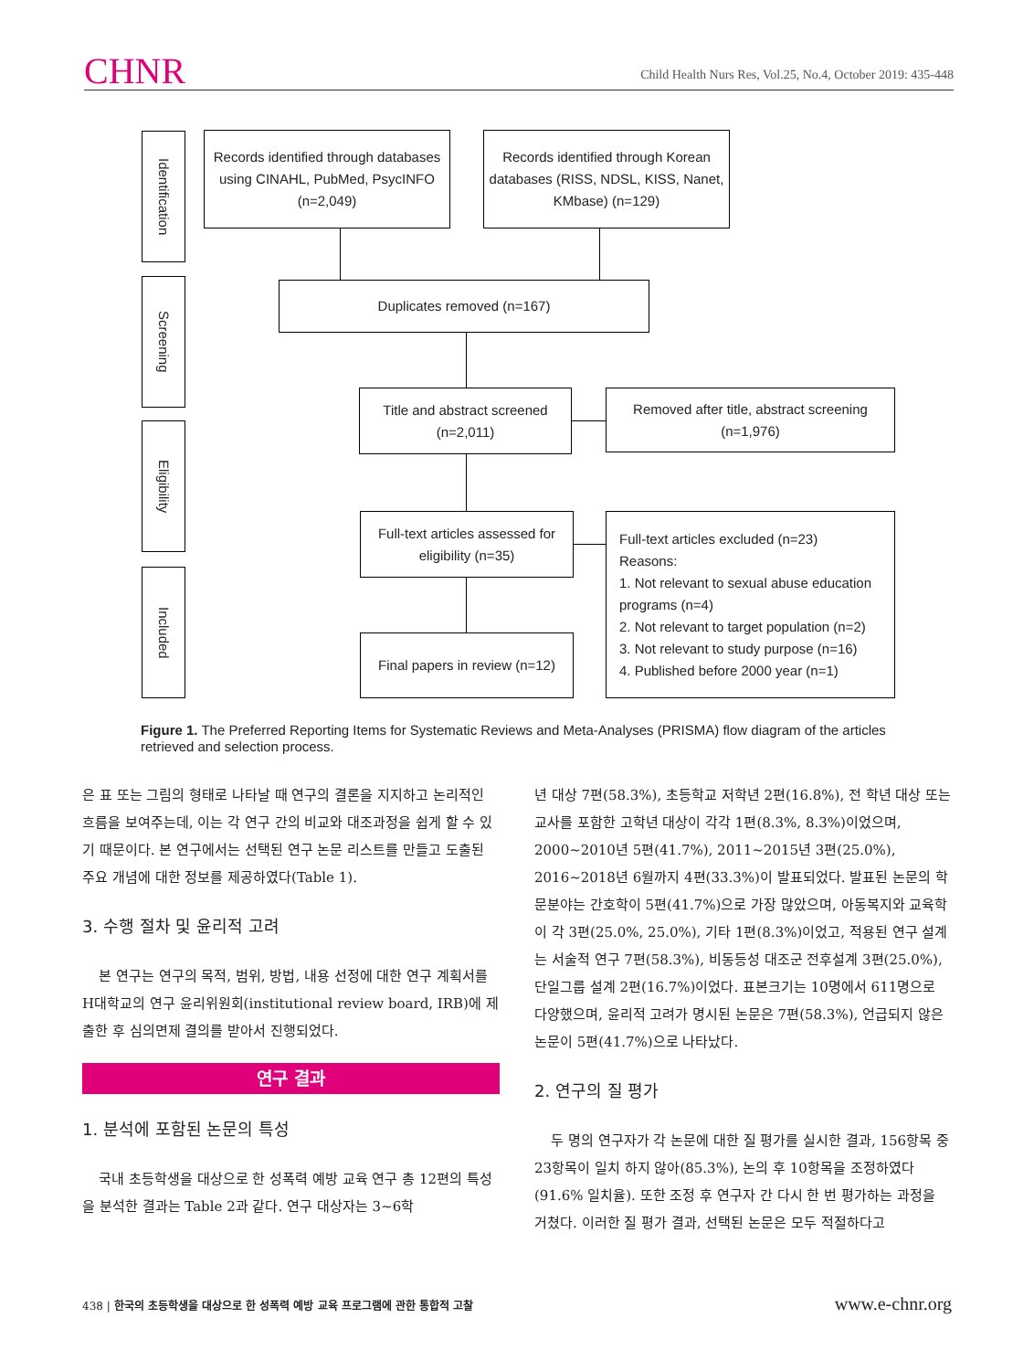CHNR Child Health Nurs Res, Vol.25, No.4, October 2019: 435-448
Identification
Screening
Eligibility
Included
Records identified through databases using CINAHL, PubMed, PsycINFO (n=2,049)
Records identified through Korean databases (RISS, NDSL, KISS, Nanet, KMbase) (n=129)
Duplicates removed (n=167)
Title and abstract screened
(n=2,011)
Removed after title, abstract screening
(n=1,976)
Full-text articles assessed for eligibility (n=35)
Full-text articles excluded (n=23)
Reasons:
1. Not relevant to sexual abuse education programs (n=4)
2. Not relevant to target population (n=2)
3. Not relevant to study purpose (n=16)
4. Published before 2000 year (n=1)
Final papers in review (n=12)
Figure 1. The Preferred Reporting Items for Systematic Reviews and Meta-Analyses (PRISMA) flow diagram of the articles retrieved and selection process.
은 표 또는 그림의 형태로 나타날 때 연구의 결론을 지지하고 논리적인 흐름을 보여주는데, 이는 각 연구 간의 비교와 대조과정을 쉽게 할 수 있기 때문이다. 본 연구에서는 선택된 연구 논문 리스트를 만들고 도출된 주요 개념에 대한 정보를 제공하였다(Table 1).
3. 수행 절차 및 윤리적 고려
본 연구는 연구의 목적, 범위, 방법, 내용 선정에 대한 연구 계획서를 H대학교의 연구 윤리위원회(institutional review board, IRB)에 제출한 후 심의면제 결의를 받아서 진행되었다.
연구 결과
1. 분석에 포함된 논문의 특성
국내 초등학생을 대상으로 한 성폭력 예방 교육 연구 총 12편의 특성을 분석한 결과는 Table 2과 같다. 연구 대상자는 3~6학
년 대상 7편(58.3%), 초등학교 저학년 2편(16.8%), 전 학년 대상 또는 교사를 포함한 고학년 대상이 각각 1편(8.3%, 8.3%)이었으며, 2000~2010년 5편(41.7%), 2011~2015년 3편(25.0%), 2016~2018년 6월까지 4편(33.3%)이 발표되었다. 발표된 논문의 학문분야는 간호학이 5편(41.7%)으로 가장 많았으며, 아동복지와 교육학이 각 3편(25.0%, 25.0%), 기타 1편(8.3%)이었고, 적용된 연구 설계는 서술적 연구 7편(58.3%), 비동등성 대조군 전후설계 3편(25.0%), 단일그룹 설계 2편(16.7%)이었다. 표본크기는 10명에서 611명으로 다양했으며, 윤리적 고려가 명시된 논문은 7편(58.3%), 언급되지 않은 논문이 5편(41.7%)으로 나타났다.
2. 연구의 질 평가
두 명의 연구자가 각 논문에 대한 질 평가를 실시한 결과, 156항목 중 23항목이 일치 하지 않아(85.3%), 논의 후 10항목을 조정하였다(91.6% 일치율). 또한 조정 후 연구자 간 다시 한 번 평가하는 과정을 거쳤다. 이러한 질 평가 결과, 선택된 논문은 모두 적절하다고
438 | 한국의 초등학생을 대상으로 한 성폭력 예방 교육 프로그램에 관한 통합적 고찰 www.e-chnr.org